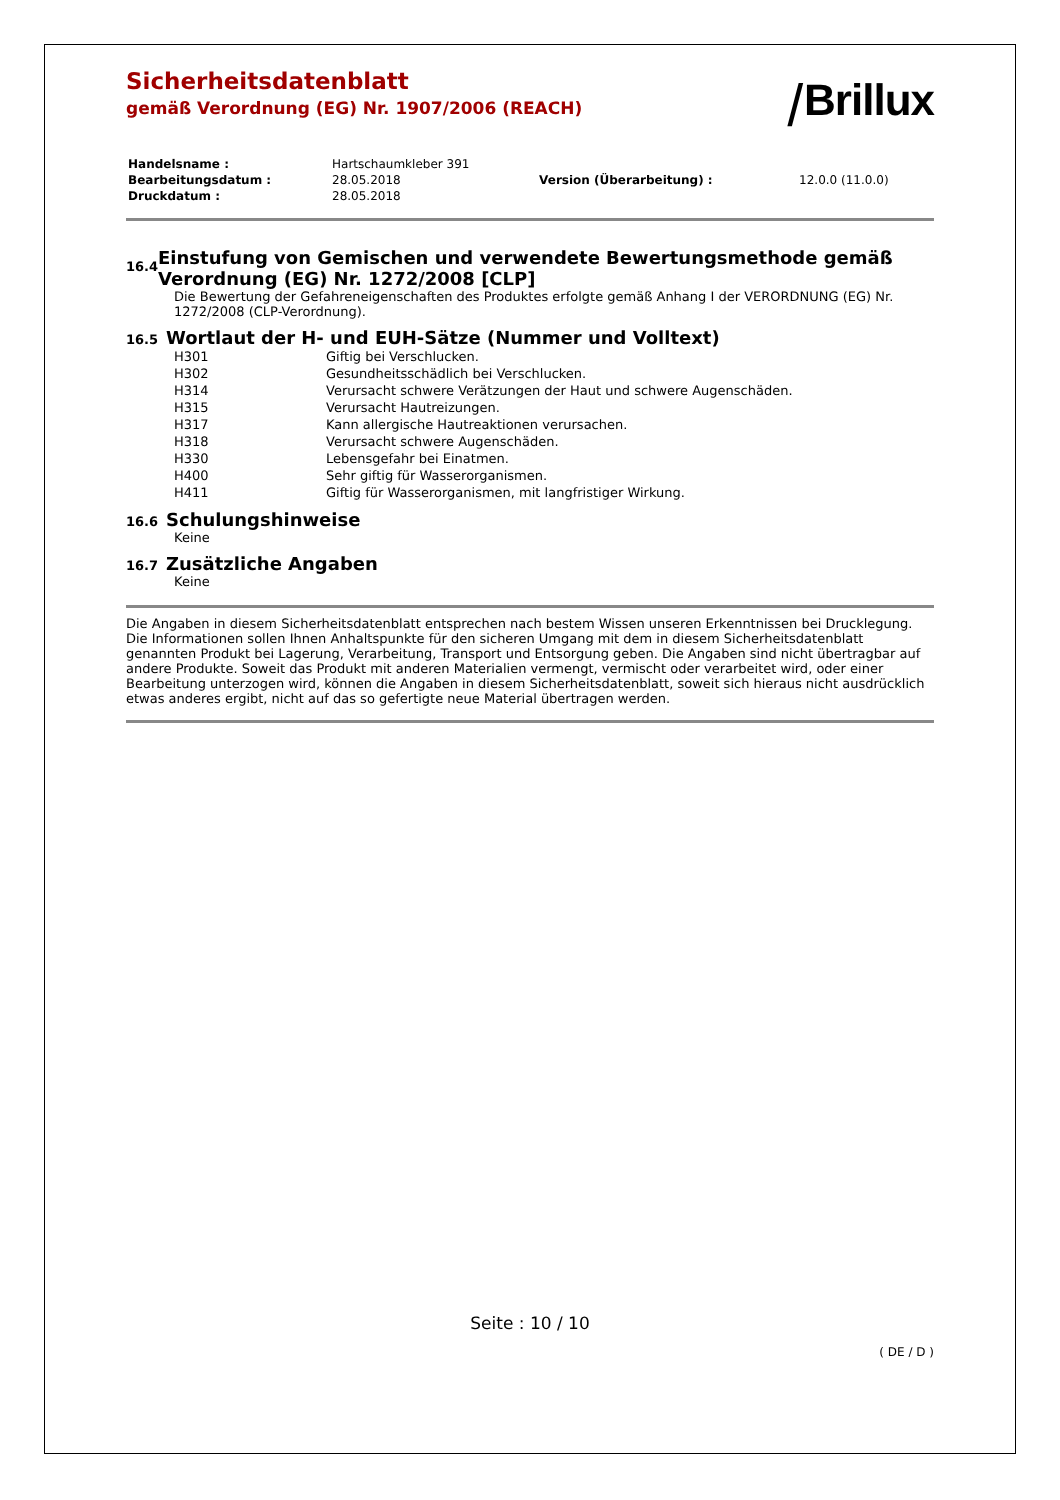Sicherheitsdatenblatt
gemäß Verordnung (EG) Nr. 1907/2006 (REACH)
⧸Brillux
| Handelsname : | Hartschaumkleber 391 | | |
| Bearbeitungsdatum : | 28.05.2018 | Version (Überarbeitung) : | 12.0.0 (11.0.0) |
| Druckdatum : | 28.05.2018 | | |
16.4
Einstufung von Gemischen und verwendete Bewertungsmethode gemäß Verordnung (EG) Nr. 1272/2008 [CLP]
Die Bewertung der Gefahreneigenschaften des Produktes erfolgte gemäß Anhang I der VERORDNUNG (EG) Nr. 1272/2008 (CLP-Verordnung).
16.5
Wortlaut der H- und EUH-Sätze (Nummer und Volltext)
| H301 | Giftig bei Verschlucken. |
| H302 | Gesundheitsschädlich bei Verschlucken. |
| H314 | Verursacht schwere Verätzungen der Haut und schwere Augenschäden. |
| H315 | Verursacht Hautreizungen. |
| H317 | Kann allergische Hautreaktionen verursachen. |
| H318 | Verursacht schwere Augenschäden. |
| H330 | Lebensgefahr bei Einatmen. |
| H400 | Sehr giftig für Wasserorganismen. |
| H411 | Giftig für Wasserorganismen, mit langfristiger Wirkung. |
16.6
Schulungshinweise
Keine
16.7
Zusätzliche Angaben
Keine
Die Angaben in diesem Sicherheitsdatenblatt entsprechen nach bestem Wissen unseren Erkenntnissen bei Drucklegung. Die Informationen sollen Ihnen Anhaltspunkte für den sicheren Umgang mit dem in diesem Sicherheitsdatenblatt genannten Produkt bei Lagerung, Verarbeitung, Transport und Entsorgung geben. Die Angaben sind nicht übertragbar auf andere Produkte. Soweit das Produkt mit anderen Materialien vermengt, vermischt oder verarbeitet wird, oder einer Bearbeitung unterzogen wird, können die Angaben in diesem Sicherheitsdatenblatt, soweit sich hieraus nicht ausdrücklich etwas anderes ergibt, nicht auf das so gefertigte neue Material übertragen werden.
Seite : 10 / 10
( DE / D )